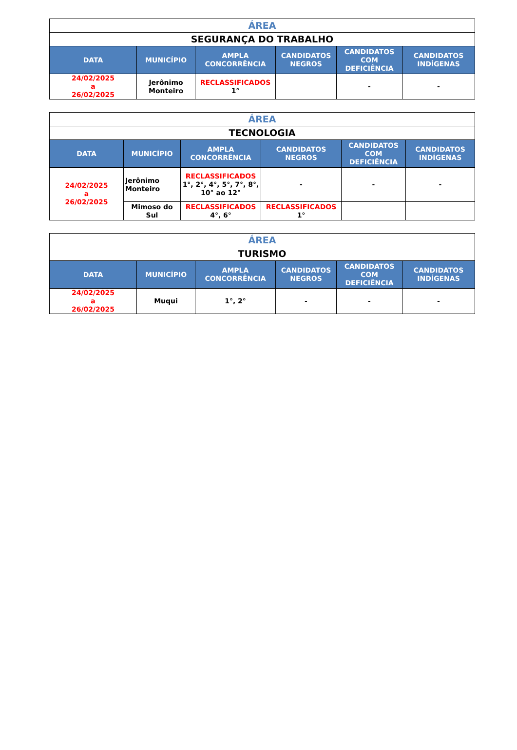| ÁREA | | | | | |
| SEGURANÇA DO TRABALHO | | | | | |
| DATA | MUNICÍPIO | AMPLA CONCORRÊNCIA | CANDIDATOS NEGROS | CANDIDATOS COM DEFICIÊNCIA | CANDIDATOS INDÍGENAS |
| 24/02/2025 a 26/02/2025 | Jerônimo Monteiro | RECLASSIFICADOS 1° | | - | - |
| ÁREA | | | | | |
| TECNOLOGIA | | | | | |
| DATA | MUNICÍPIO | AMPLA CONCORRÊNCIA | CANDIDATOS NEGROS | CANDIDATOS COM DEFICIÊNCIA | CANDIDATOS INDÍGENAS |
| 24/02/2025 a 26/02/2025 | Jerônimo Monteiro | RECLASSIFICADOS 1°, 2°, 4°, 5°, 7°, 8°, 10° ao 12° | - | - | - |
| | Mimoso do Sul | RECLASSIFICADOS 4°, 6° | RECLASSIFICADOS 1° | | |
| ÁREA | | | | | |
| TURISMO | | | | | |
| DATA | MUNICÍPIO | AMPLA CONCORRÊNCIA | CANDIDATOS NEGROS | CANDIDATOS COM DEFICIÊNCIA | CANDIDATOS INDÍGENAS |
| 24/02/2025 a 26/02/2025 | Muqui | 1°, 2° | - | - | - |